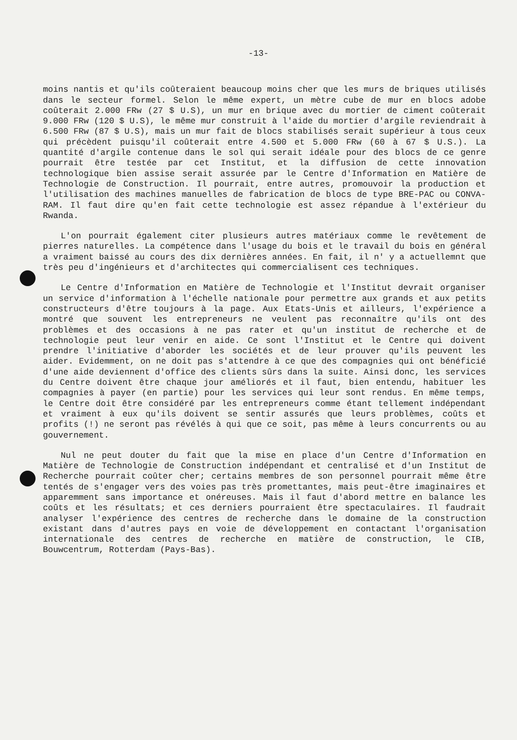-13-
moins nantis et qu'ils coûteraient beaucoup moins cher que les murs de briques utilisés dans le secteur formel. Selon le même expert, un mètre cube de mur en blocs adobe coûterait 2.000 FRw (27 $ U.S), un mur en brique avec du mortier de ciment coûterait 9.000 FRw (120 $ U.S), le même mur construit à l'aide du mortier d'argile reviendrait à 6.500 FRw (87 $ U.S), mais un mur fait de blocs stabilisés serait supérieur à tous ceux qui précèdent puisqu'il coûterait entre 4.500 et 5.000 FRw (60 à 67 $ U.S.). La quantité d'argile contenue dans le sol qui serait idéale pour des blocs de ce genre pourrait être testée par cet Institut, et la diffusion de cette innovation technologique bien assise serait assurée par le Centre d'Information en Matière de Technologie de Construction. Il pourrait, entre autres, promouvoir la production et l'utilisation des machines manuelles de fabrication de blocs de type BRE-PAC ou CONVA-RAM. Il faut dire qu'en fait cette technologie est assez répandue à l'extérieur du Rwanda.
L'on pourrait également citer plusieurs autres matériaux comme le revêtement de pierres naturelles. La compétence dans l'usage du bois et le travail du bois en général a vraiment baissé au cours des dix dernières années. En fait, il n' y a actuellemnt que très peu d'ingénieurs et d'architectes qui commercialisent ces techniques.
Le Centre d'Information en Matière de Technologie et l'Institut devrait organiser un service d'information à l'échelle nationale pour permettre aux grands et aux petits constructeurs d'être toujours à la page. Aux Etats-Unis et ailleurs, l'expérience a montré que souvent les entrepreneurs ne veulent pas reconnaître qu'ils ont des problèmes et des occasions à ne pas rater et qu'un institut de recherche et de technologie peut leur venir en aide. Ce sont l'Institut et le Centre qui doivent prendre l'initiative d'aborder les sociétés et de leur prouver qu'ils peuvent les aider. Evidemment, on ne doit pas s'attendre à ce que des compagnies qui ont bénéficié d'une aide deviennent d'office des clients sûrs dans la suite. Ainsi donc, les services du Centre doivent être chaque jour améliorés et il faut, bien entendu, habituer les compagnies à payer (en partie) pour les services qui leur sont rendus. En même temps, le Centre doit être considéré par les entrepreneurs comme étant tellement indépendant et vraiment à eux qu'ils doivent se sentir assurés que leurs problèmes, coûts et profits (!) ne seront pas révélés à qui que ce soit, pas même à leurs concurrents ou au gouvernement.
Nul ne peut douter du fait que la mise en place d'un Centre d'Information en Matière de Technologie de Construction indépendant et centralisé et d'un Institut de Recherche pourrait coûter cher; certains membres de son personnel pourrait même être tentés de s'engager vers des voies pas très promettantes, mais peut-être imaginaires et apparemment sans importance et onéreuses. Mais il faut d'abord mettre en balance les coûts et les résultats; et ces derniers pourraient être spectaculaires. Il faudrait analyser l'expérience des centres de recherche dans le domaine de la construction existant dans d'autres pays en voie de développement en contactant l'organisation internationale des centres de recherche en matière de construction, le CIB, Bouwcentrum, Rotterdam (Pays-Bas).